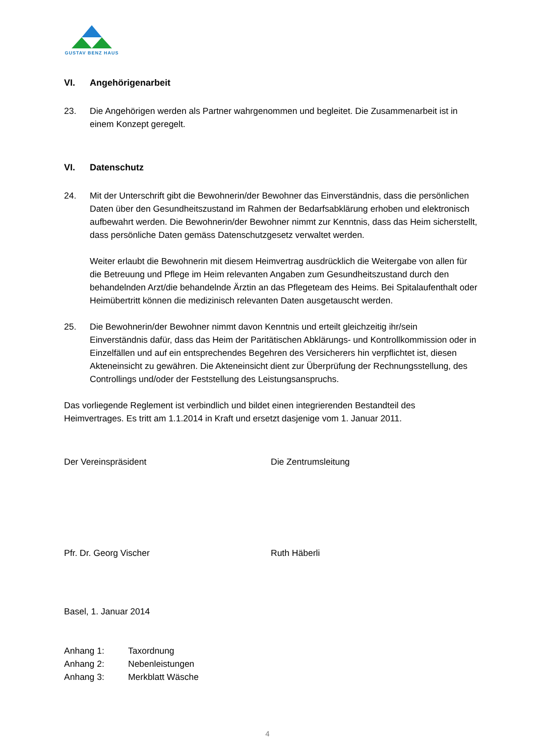GUSTAV BENZ HAUS
VI. Angehörigenarbeit
23. Die Angehörigen werden als Partner wahrgenommen und begleitet. Die Zusammenar­beit ist in einem Konzept geregelt.
VI. Datenschutz
24. Mit der Unterschrift gibt die Bewohnerin/der Bewohner das Einverständnis, dass die persönlichen Daten über den Gesundheitszustand im Rahmen der Bedarfsabklärung erhoben und elektronisch aufbewahrt werden. Die Bewohnerin/der Bewohner nimmt zur Kenntnis, dass das Heim sicherstellt, dass persönliche Daten gemäss Daten­schutzgesetz verwaltet werden.
Weiter erlaubt die Bewohnerin mit diesem Heimvertrag ausdrücklich die Weitergabe von allen für die Betreuung und Pflege im Heim relevanten Angaben zum Gesundheits­zustand durch den behandelnden Arzt/die behandelnde Ärztin an das Pflegeteam des Heims. Bei Spitalaufenthalt oder Heimübertritt können die medizinisch relevanten Da­ten ausgetauscht werden.
25. Die Bewohnerin/der Bewohner nimmt davon Kenntnis und erteilt gleichzeitig ihr/sein Einverständnis dafür, dass das Heim der Paritätischen Abklärungs- und Kontrollkom­mission oder in Einzelfällen und auf ein entsprechendes Begehren des Versicherers hin verpflichtet ist, diesen Akteneinsicht zu gewähren. Die Akteneinsicht dient zur Über­prüfung der Rechnungsstellung, des Controllings und/oder der Feststellung des Leis­tungsanspruchs.
Das vorliegende Reglement ist verbindlich und bildet einen integrierenden Bestandteil des Heimvertrages. Es tritt am 1.1.2014 in Kraft und ersetzt dasjenige vom 1. Januar 2011.
Der Vereinspräsident Die Zentrumsleitung
Pfr. Dr. Georg Vischer Ruth Häberli
Basel, 1. Januar 2014
Anhang 1: Taxordnung
Anhang 2: Nebenleistungen
Anhang 3: Merkblatt Wäsche
4